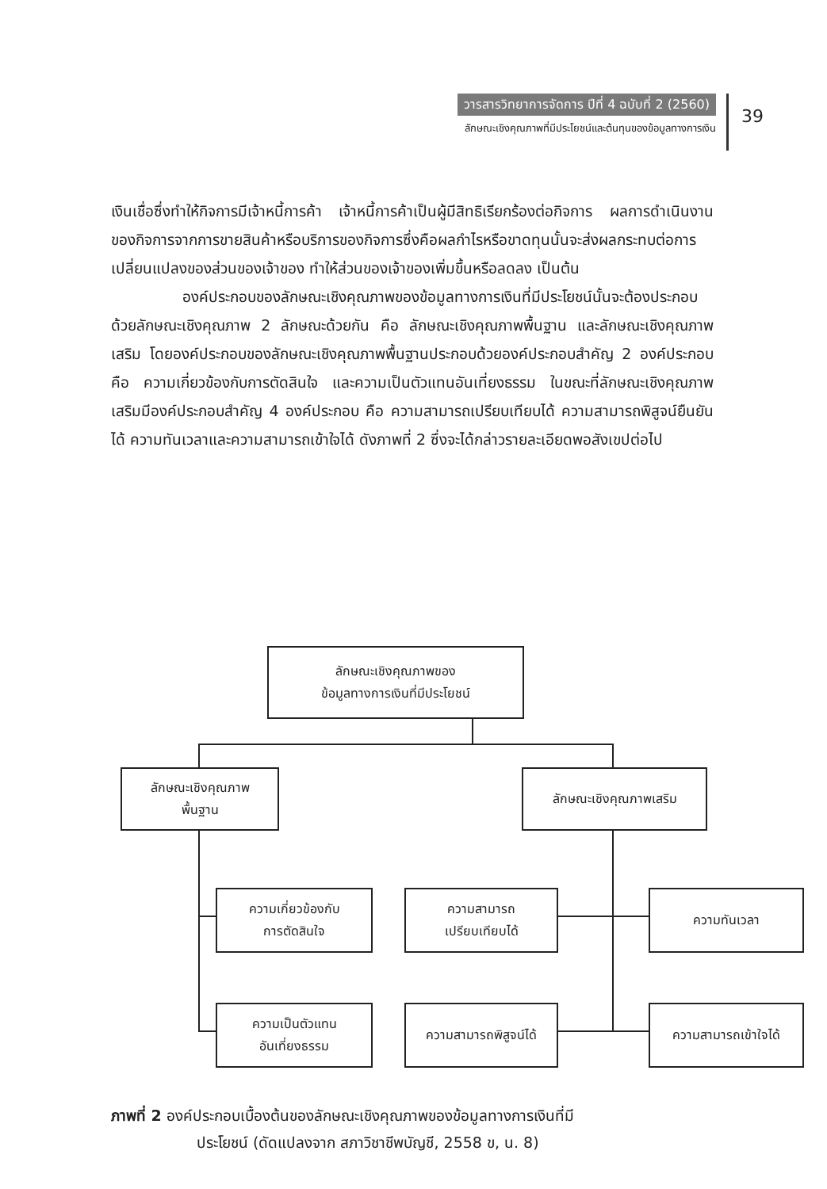วารสารวิทยาการจัดการ ปีที่ 4 ฉบับที่ 2 (2560)
ลักษณะเชิงคุณภาพที่มีประโยชน์และต้นทุนของข้อมูลทางการเงิน
39
เงินเชื่อซึ่งทำให้กิจการมีเจ้าหนี้การค้า เจ้าหนี้การค้าเป็นผู้มีสิทธิเรียกร้องต่อกิจการ ผลการดำเนินงานของกิจการจากการขายสินค้าหรือบริการของกิจการซึ่งคือผลกำไรหรือขาดทุนนั้นจะส่งผลกระทบต่อการเปลี่ยนแปลงของส่วนของเจ้าของ ทำให้ส่วนของเจ้าของเพิ่มขึ้นหรือลดลง เป็นต้น
องค์ประกอบของลักษณะเชิงคุณภาพของข้อมูลทางการเงินที่มีประโยชน์นั้นจะต้องประกอบด้วยลักษณะเชิงคุณภาพ 2 ลักษณะด้วยกัน คือ ลักษณะเชิงคุณภาพพื้นฐาน และลักษณะเชิงคุณภาพเสริม โดยองค์ประกอบของลักษณะเชิงคุณภาพพื้นฐานประกอบด้วยองค์ประกอบสำคัญ 2 องค์ประกอบ คือ ความเกี่ยวข้องกับการตัดสินใจ และความเป็นตัวแทนอันเที่ยงธรรม ในขณะที่ลักษณะเชิงคุณภาพเสริมมีองค์ประกอบสำคัญ 4 องค์ประกอบ คือ ความสามารถเปรียบเทียบได้ ความสามารถพิสูจน์ยืนยันได้ ความทันเวลาและความสามารถเข้าใจได้ ดังภาพที่ 2 ซึ่งจะได้กล่าวรายละเอียดพอสังเขปต่อไป
ลักษณะเชิงคุณภาพของ
ข้อมูลทางการเงินที่มีประโยชน์
ลักษณะเชิงคุณภาพ
พื้นฐาน
ลักษณะเชิงคุณภาพเสริม
ความเกี่ยวข้องกับ
การตัดสินใจ
ความสามารถ
เปรียบเทียบได้
ความทันเวลา
ความเป็นตัวแทน
อันเที่ยงธรรม
ความสามารถพิสูจน์ได้
ความสามารถเข้าใจได้
ภาพที่ 2 องค์ประกอบเบื้องต้นของลักษณะเชิงคุณภาพของข้อมูลทางการเงินที่มี
ประโยชน์ (ดัดแปลงจาก สภาวิชาชีพบัญชี, 2558 ข, น. 8)